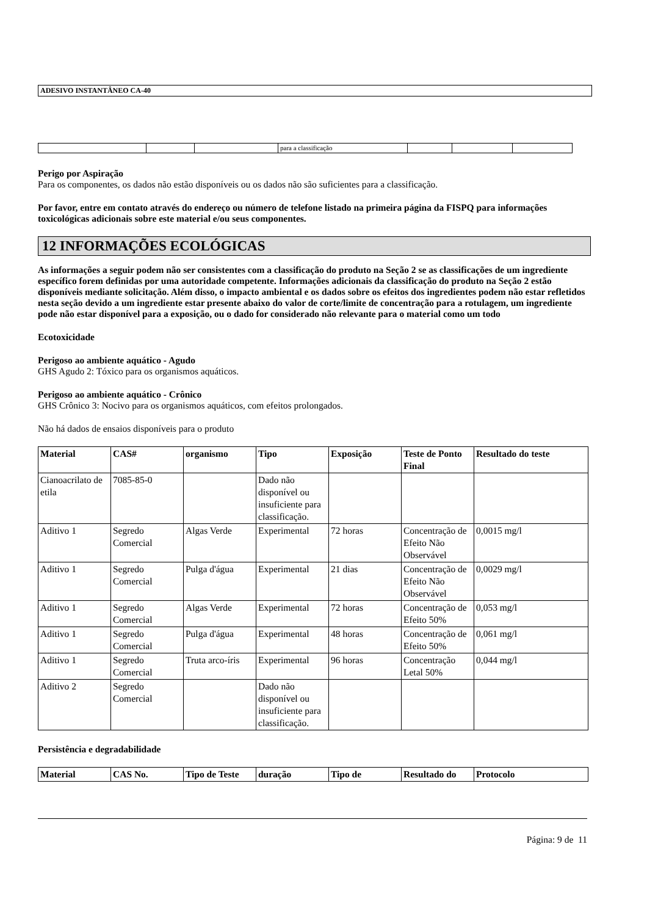ADESIVO INSTANTÂNEO CA-40
| | | | para a classificação | | | |
Perigo por Aspiração
Para os componentes, os dados não estão disponíveis ou os dados não são suficientes para a classificação.
Por favor, entre em contato através do endereço ou número de telefone listado na primeira página da FISPQ para informações toxicológicas adicionais sobre este material e/ou seus componentes.
12 INFORMAÇÕES ECOLÓGICAS
As informações a seguir podem não ser consistentes com a classificação do produto na Seção 2 se as classificações de um ingrediente específico forem definidas por uma autoridade competente. Informações adicionais da classificação do produto na Seção 2 estão disponíveis mediante solicitação. Além disso, o impacto ambiental e os dados sobre os efeitos dos ingredientes podem não estar refletidos nesta seção devido a um ingrediente estar presente abaixo do valor de corte/limite de concentração para a rotulagem, um ingrediente pode não estar disponível para a exposição, ou o dado for considerado não relevante para o material como um todo
Ecotoxicidade
Perigoso ao ambiente aquático - Agudo
GHS Agudo 2: Tóxico para os organismos aquáticos.
Perigoso ao ambiente aquático - Crônico
GHS Crônico 3: Nocivo para os organismos aquáticos, com efeitos prolongados.
Não há dados de ensaios disponíveis para o produto
| Material | CAS# | organismo | Tipo | Exposição | Teste de Ponto Final | Resultado do teste |
| --- | --- | --- | --- | --- | --- | --- |
| Cianoacrilato de etila | 7085-85-0 | | Dado não disponível ou insuficiente para classificação. | | | |
| Aditivo 1 | Segredo Comercial | Algas Verde | Experimental | 72 horas | Concentração de Efeito Não Observável | 0,0015 mg/l |
| Aditivo 1 | Segredo Comercial | Pulga d'água | Experimental | 21 dias | Concentração de Efeito Não Observável | 0,0029 mg/l |
| Aditivo 1 | Segredo Comercial | Algas Verde | Experimental | 72 horas | Concentração de Efeito 50% | 0,053 mg/l |
| Aditivo 1 | Segredo Comercial | Pulga d'água | Experimental | 48 horas | Concentração de Efeito 50% | 0,061 mg/l |
| Aditivo 1 | Segredo Comercial | Truta arco-íris | Experimental | 96 horas | Concentração Letal 50% | 0,044 mg/l |
| Aditivo 2 | Segredo Comercial | | Dado não disponível ou insuficiente para classificação. | | | |
Persistência e degradabilidade
| Material | CAS No. | Tipo de Teste | duração | Tipo de | Resultado do | Protocolo |
| --- | --- | --- | --- | --- | --- | --- |
Página: 9 de 11